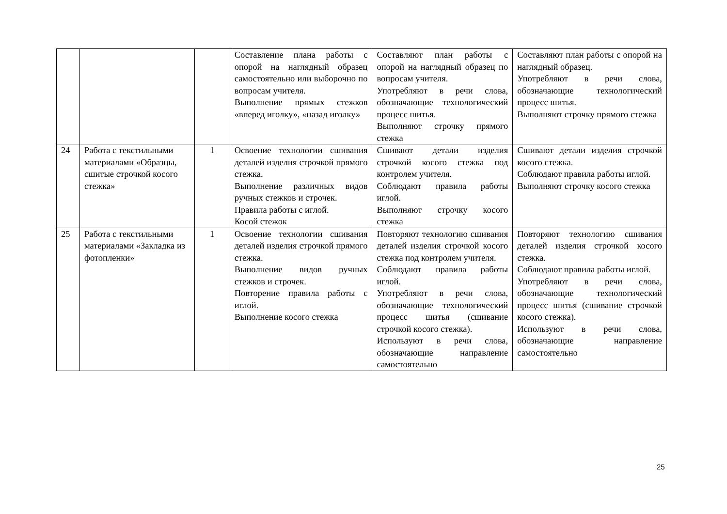| | | | Составление плана работы с опорой на наглядный образец самостоятельно или выборочно по вопросам учителя. Выполнение прямых стежков «вперед иголку», «назад иголку» | Составляют план работы с опорой на наглядный образец по вопросам учителя. Употребляют в речи слова, обозначающие технологический процесс шитья. Выполняют строчку прямого стежка | Составляют план работы с опорой на наглядный образец. Употребляют в речи слова, обозначающие технологический процесс шитья. Выполняют строчку прямого стежка |
| 24 | Работа с текстильными материалами «Образцы, сшитые строчкой косого стежка» | 1 | Освоение технологии сшивания деталей изделия строчкой прямого стежка. Выполнение различных видов ручных стежков и строчек. Правила работы с иглой. Косой стежок | Сшивают детали изделия строчкой косого стежка под контролем учителя. Соблюдают правила работы иглой. Выполняют строчку косого стежка | Сшивают детали изделия строчкой косого стежка. Соблюдают правила работы иглой. Выполняют строчку косого стежка |
| 25 | Работа с текстильными материалами «Закладка из фотопленки» | 1 | Освоение технологии сшивания деталей изделия строчкой прямого стежка. Выполнение видов ручных стежков и строчек. Повторение правила работы с иглой. Выполнение косого стежка | Повторяют технологию сшивания деталей изделия строчкой косого стежка под контролем учителя. Соблюдают правила работы иглой. Употребляют в речи слова, обозначающие технологический процесс шитья (сшивание строчкой косого стежка). Используют в речи слова, обозначающие направление самостоятельно | Повторяют технологию сшивания деталей изделия строчкой косого стежка. Соблюдают правила работы иглой. Употребляют в речи слова, обозначающие технологический процесс шитья (сшивание строчкой косого стежка). Используют в речи слова, обозначающие направление самостоятельно |
25